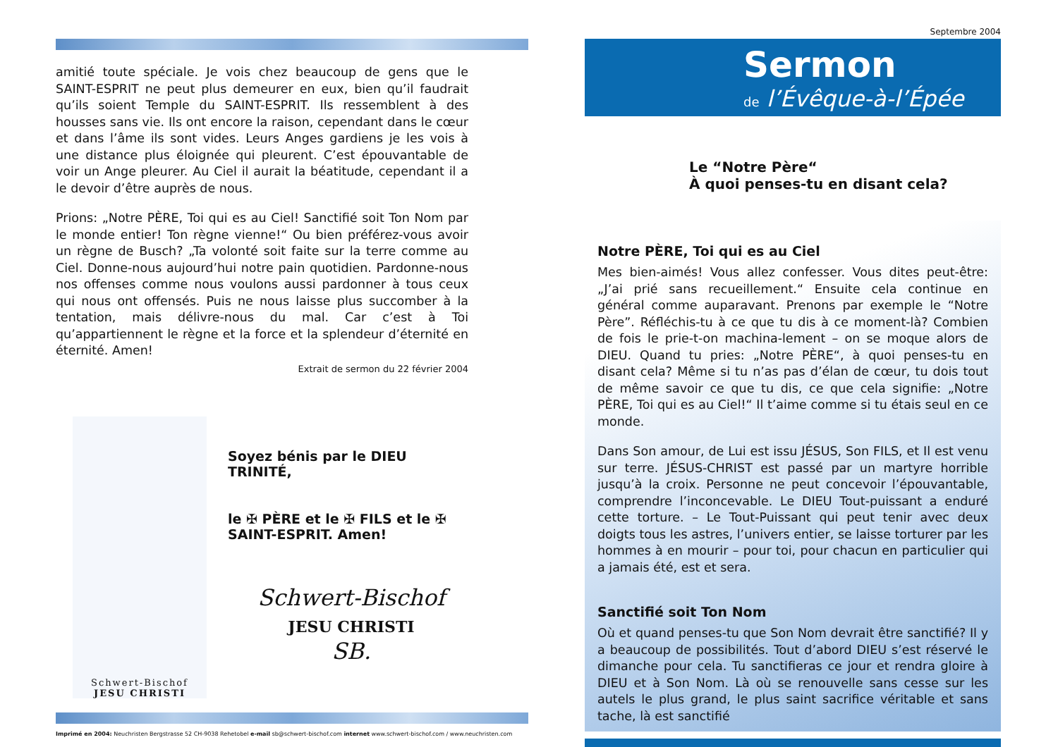amitié toute spéciale. Je vois chez beaucoup de gens que le SAINT-ESPRIT ne peut plus demeurer en eux, bien qu’il faudrait qu’ils soient Temple du SAINT-ESPRIT. Ils ressemblent à des housses sans vie. Ils ont encore la raison, cependant dans le cœur et dans l’âme ils sont vides. Leurs Anges gardiens je les vois à une distance plus éloignée qui pleurent. C’est épouvantable de voir un Ange pleurer. Au Ciel il aurait la béatitude, cependant il a le devoir d’être auprès de nous.
Prions: „Notre PÈRE, Toi qui es au Ciel! Sanctifié soit Ton Nom par le monde entier! Ton règne vienne!“ Ou bien préférez-vous avoir un règne de Busch? „Ta volonté soit faite sur la terre comme au Ciel. Donne-nous aujourd’hui notre pain quotidien. Pardonne-nous nos offenses comme nous voulons aussi pardonner à tous ceux qui nous ont offensés. Puis ne nous laisse plus succomber à la tentation, mais délivre-nous du mal. Car c’est à Toi qu’appartiennent le règne et la force et la splendeur d’éternité en éternité. Amen!
Extrait de sermon du 22 février 2004
Schwert-Bischof
JESU CHRISTI
Soyez bénis par le DIEU TRINITÉ,
le ✠ PÈRE et le ✠ FILS et le ✠ SAINT-ESPRIT. Amen!
Schwert-Bischof
JESU CHRISTI
SB.
Imprimé en 2004: Neuchristen Bergstrasse 52 CH-9038 Rehetobel e-mail sb@schwert-bischof.com internet www.schwert-bischof.com / www.neuchristen.com
Septembre 2004
Sermon
de l’Évêque-à-l’Épée
Le “Notre Père“
À quoi penses-tu en disant cela?
Notre PÈRE, Toi qui es au Ciel
Mes bien-aimés! Vous allez confesser. Vous dites peut-être: „J’ai prié sans recueillement.“ Ensuite cela continue en général comme auparavant. Prenons par exemple le “Notre Père”. Réfléchis-tu à ce que tu dis à ce moment-là? Combien de fois le prie-t-on machina-lement – on se moque alors de DIEU. Quand tu pries: „Notre PÈRE“, à quoi penses-tu en disant cela? Même si tu n’as pas d’élan de cœur, tu dois tout de même savoir ce que tu dis, ce que cela signifie: „Notre PÈRE, Toi qui es au Ciel!“ Il t’aime comme si tu étais seul en ce monde.
Dans Son amour, de Lui est issu JÉSUS, Son FILS, et Il est venu sur terre. JÉSUS-CHRIST est passé par un martyre horrible jusqu’à la croix. Personne ne peut concevoir l’épouvantable, comprendre l’inconcevable. Le DIEU Tout-puissant a enduré cette torture. – Le Tout-Puissant qui peut tenir avec deux doigts tous les astres, l’univers entier, se laisse torturer par les hommes à en mourir – pour toi, pour chacun en particulier qui a jamais été, est et sera.
Sanctifié soit Ton Nom
Où et quand penses-tu que Son Nom devrait être sanctifié? Il y a beaucoup de possibilités. Tout d’abord DIEU s’est réservé le dimanche pour cela. Tu sanctifieras ce jour et rendra gloire à DIEU et à Son Nom. Là où se renouvelle sans cesse sur les autels le plus grand, le plus saint sacrifice véritable et sans tache, là est sanctifié